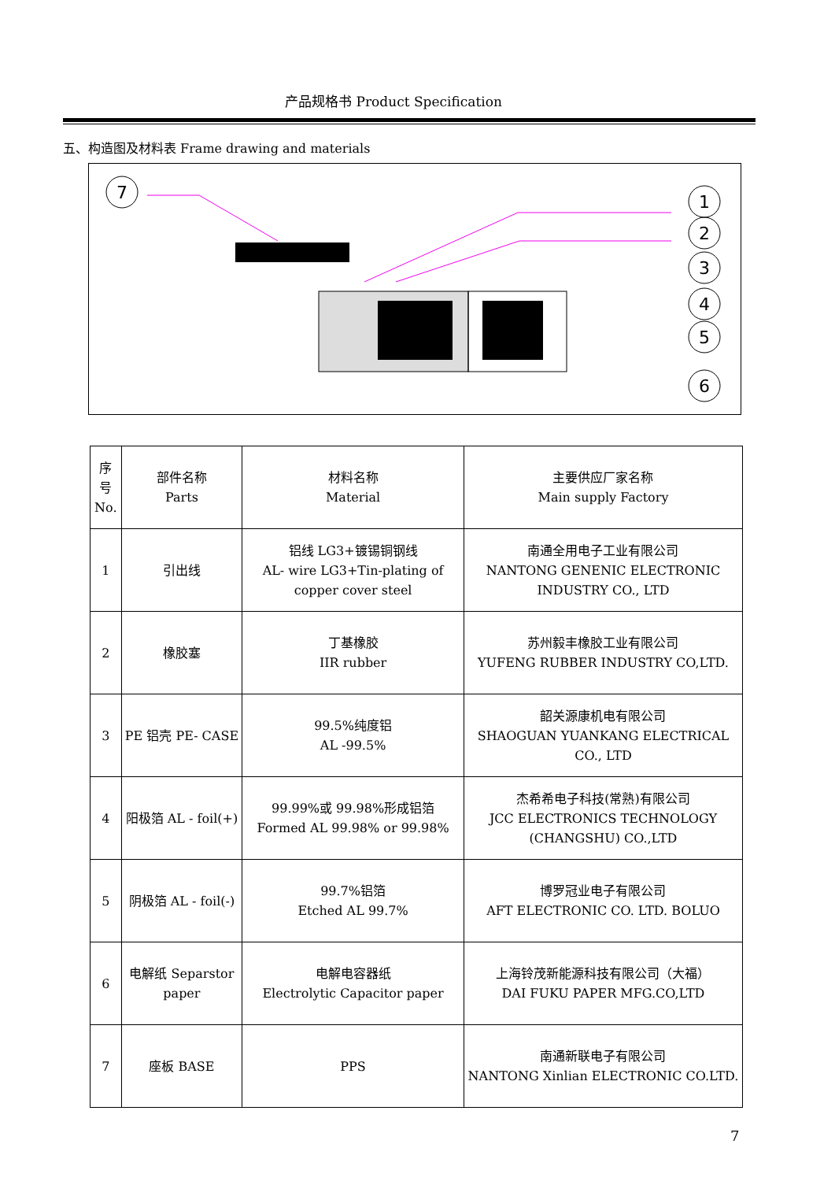产品规格书 Product Specification
五、构造图及材料表 Frame drawing and materials
7
1
2
3
4
5
6
| 序号 No. | 部件名称 Parts | 材料名称 Material | 主要供应厂家名称 Main supply Factory |
| --- | --- | --- | --- |
| 1 | 引出线 | 铝线 LG3+镀锡铜钢线 AL- wire LG3+Tin-plating of copper cover steel | 南通全用电子工业有限公司 NANTONG GENENIC ELECTRONIC INDUSTRY CO., LTD |
| 2 | 橡胶塞 | 丁基橡胶 IIR rubber | 苏州毅丰橡胶工业有限公司 YUFENG RUBBER INDUSTRY CO,LTD. |
| 3 | PE 铝壳 PE- CASE | 99.5%纯度铝 AL -99.5% | 韶关源康机电有限公司 SHAOGUAN YUANKANG ELECTRICAL CO., LTD |
| 4 | 阳极箔 AL - foil(+) | 99.99%或 99.98%形成铝箔 Formed AL 99.98% or 99.98% | 杰希希电子科技(常熟)有限公司 JCC ELECTRONICS TECHNOLOGY (CHANGSHU) CO.,LTD |
| 5 | 阴极箔 AL - foil(-) | 99.7%铝箔 Etched AL 99.7% | 博罗冠业电子有限公司 AFT ELECTRONIC CO. LTD. BOLUO |
| 6 | 电解纸 Separstor paper | 电解电容器纸 Electrolytic Capacitor paper | 上海铃茂新能源科技有限公司（大福） DAI FUKU PAPER MFG.CO,LTD |
| 7 | 座板 BASE | PPS | 南通新联电子有限公司 NANTONG Xinlian ELECTRONIC CO.LTD. |
7